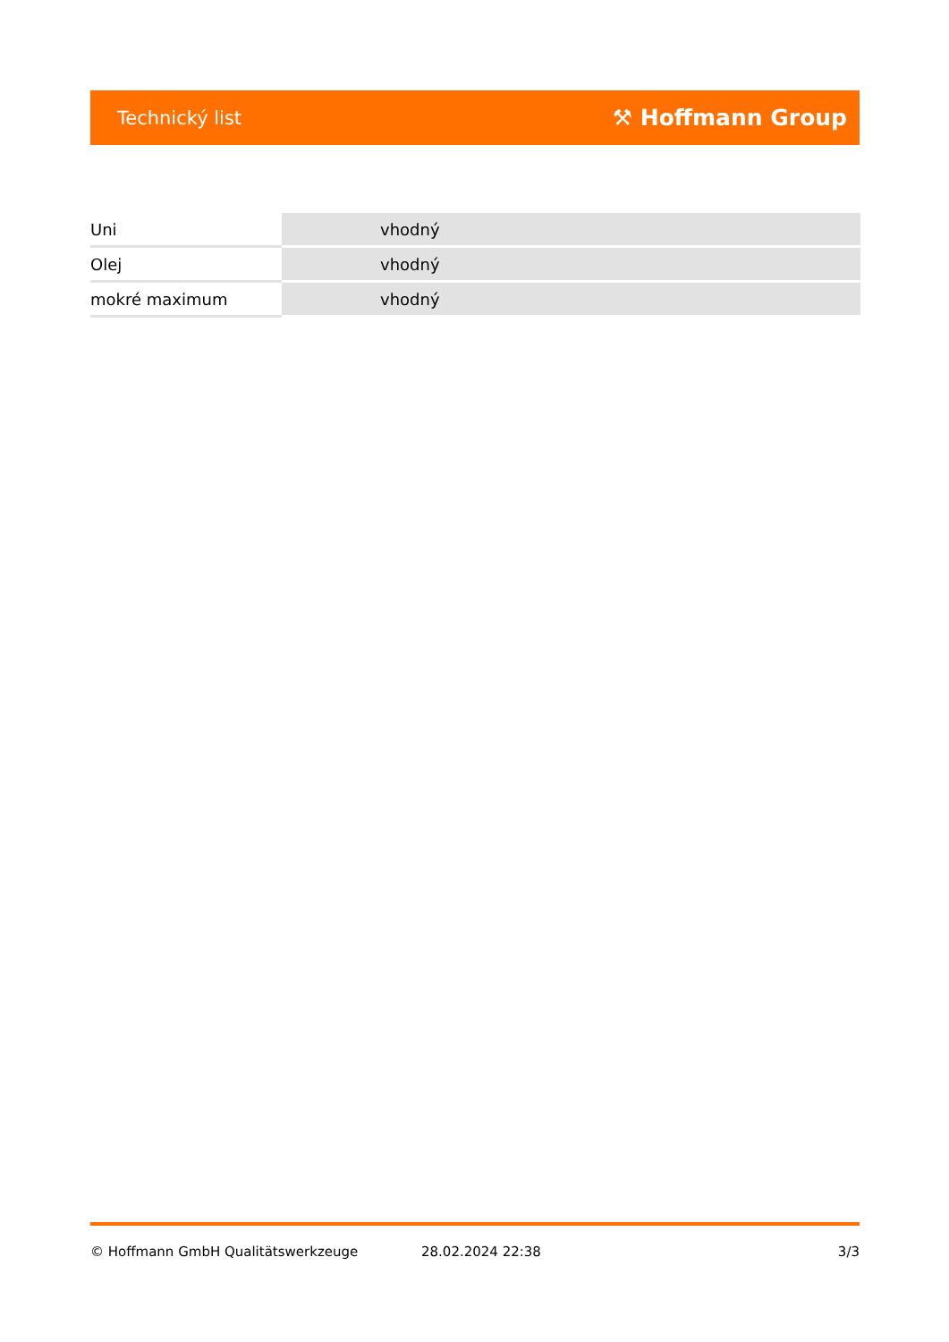Technický list ⚒ Hoffmann Group
| Uni | vhodný |
| Olej | vhodný |
| mokré maximum | vhodný |
© Hoffmann GmbH Qualitätswerkzeuge 28.02.2024 22:38 3/3